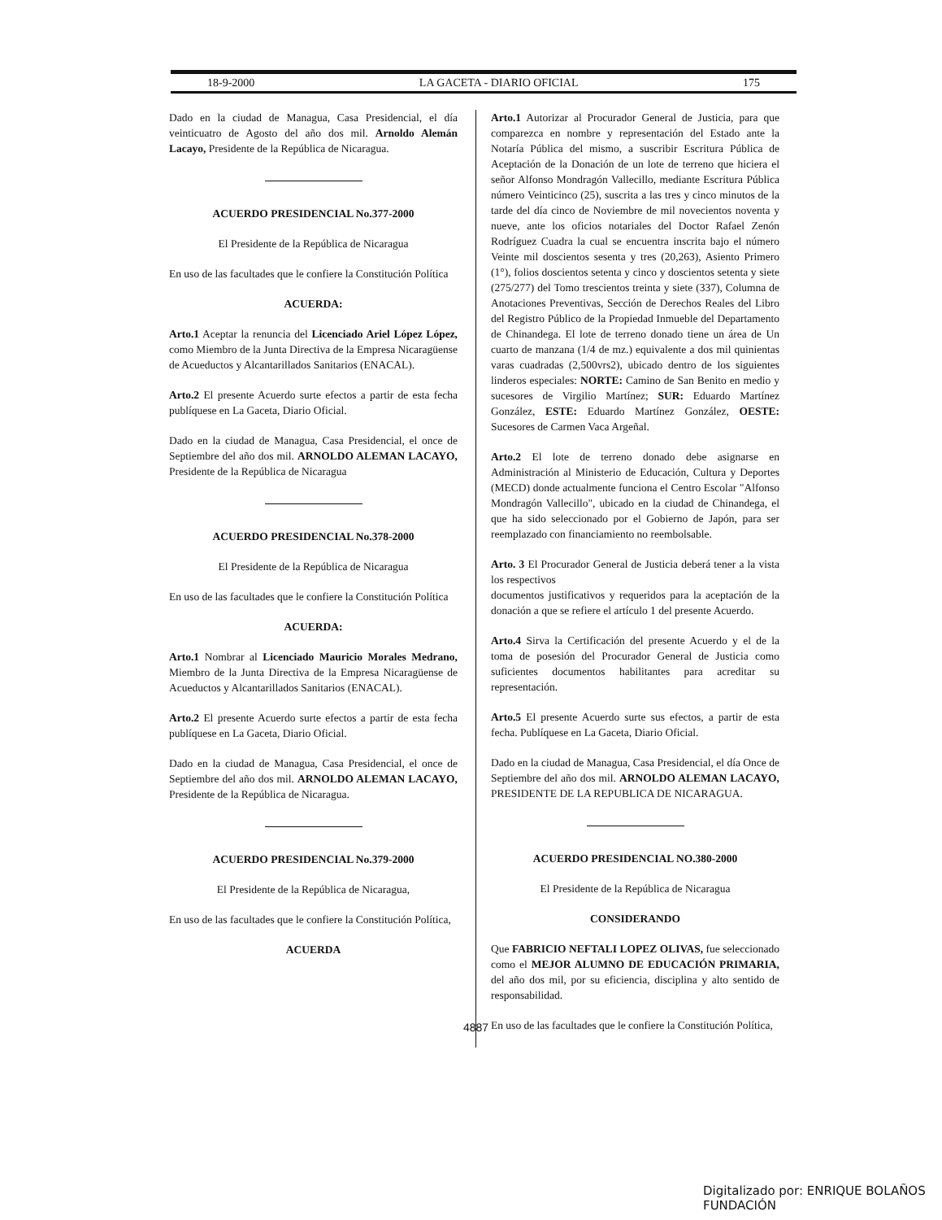18-9-2000 LA GACETA - DIARIO OFICIAL 175
Dado en la ciudad de Managua, Casa Presidencial, el día veinticuatro de Agosto del año dos mil. Arnoldo Alemán Lacayo, Presidente de la República de Nicaragua.
ACUERDO PRESIDENCIAL No.377-2000
El Presidente de la República de Nicaragua
En uso de las facultades que le confiere la Constitución Política
ACUERDA:
Arto.1 Aceptar la renuncia del Licenciado Ariel López López, como Miembro de la Junta Directiva de la Empresa Nicaragüense de Acueductos y Alcantarillados Sanitarios (ENACAL).
Arto.2 El presente Acuerdo surte efectos a partir de esta fecha publíquese en La Gaceta, Diario Oficial.
Dado en la ciudad de Managua, Casa Presidencial, el once de Septiembre del año dos mil. ARNOLDO ALEMAN LACAYO, Presidente de la República de Nicaragua
ACUERDO PRESIDENCIAL No.378-2000
El Presidente de la República de Nicaragua
En uso de las facultades que le confiere la Constitución Política
ACUERDA:
Arto.1 Nombrar al Licenciado Mauricio Morales Medrano, Miembro de la Junta Directiva de la Empresa Nicaragüense de Acueductos y Alcantarillados Sanitarios (ENACAL).
Arto.2 El presente Acuerdo surte efectos a partir de esta fecha publíquese en La Gaceta, Diario Oficial.
Dado en la ciudad de Managua, Casa Presidencial, el once de Septiembre del año dos mil. ARNOLDO ALEMAN LACAYO, Presidente de la República de Nicaragua.
ACUERDO PRESIDENCIAL No.379-2000
El Presidente de la República de Nicaragua,
En uso de las facultades que le confiere la Constitución Política,
ACUERDA
Arto.1 Autorizar al Procurador General de Justicia, para que comparezca en nombre y representación del Estado ante la Notaría Pública del mismo, a suscribir Escritura Pública de Aceptación de la Donación de un lote de terreno que hiciera el señor Alfonso Mondragón Vallecillo, mediante Escritura Pública número Veinticinco (25), suscrita a las tres y cinco minutos de la tarde del día cinco de Noviembre de mil novecientos noventa y nueve, ante los oficios notariales del Doctor Rafael Zenón Rodríguez Cuadra la cual se encuentra inscrita bajo el número Veinte mil doscientos sesenta y tres (20,263), Asiento Primero (1°), folios doscientos setenta y cinco y doscientos setenta y siete (275/277) del Tomo trescientos treinta y siete (337), Columna de Anotaciones Preventivas, Sección de Derechos Reales del Libro del Registro Público de la Propiedad Inmueble del Departamento de Chinandega. El lote de terreno donado tiene un área de Un cuarto de manzana (1/4 de mz.) equivalente a dos mil quinientas varas cuadradas (2,500vrs2), ubicado dentro de los siguientes linderos especiales: NORTE: Camino de San Benito en medio y sucesores de Virgilio Martínez; SUR: Eduardo Martínez González, ESTE: Eduardo Martínez González, OESTE: Sucesores de Carmen Vaca Argeñal.
Arto.2 El lote de terreno donado debe asignarse en Administración al Ministerio de Educación, Cultura y Deportes (MECD) donde actualmente funciona el Centro Escolar "Alfonso Mondragón Vallecillo", ubicado en la ciudad de Chinandega, el que ha sido seleccionado por el Gobierno de Japón, para ser reemplazado con financiamiento no reembolsable.
Arto. 3 El Procurador General de Justicia deberá tener a la vista los respectivos
documentos justificativos y requeridos para la aceptación de la donación a que se refiere el artículo 1 del presente Acuerdo.
Arto.4 Sirva la Certificación del presente Acuerdo y el de la toma de posesión del Procurador General de Justicia como suficientes documentos habilitantes para acreditar su representación.
Arto.5 El presente Acuerdo surte sus efectos, a partir de esta fecha. Publíquese en La Gaceta, Diario Oficial.
Dado en la ciudad de Managua, Casa Presidencial, el día Once de Septiembre del año dos mil. ARNOLDO ALEMAN LACAYO, PRESIDENTE DE LA REPUBLICA DE NICARAGUA.
ACUERDO PRESIDENCIAL NO.380-2000
El Presidente de la República de Nicaragua
CONSIDERANDO
Que FABRICIO NEFTALI LOPEZ OLIVAS, fue seleccionado como el MEJOR ALUMNO DE EDUCACIÓN PRIMARIA, del año dos mil, por su eficiencia, disciplina y alto sentido de responsabilidad.
En uso de las facultades que le confiere la Constitución Política,
4887
Digitalizado por: ENRIQUE BOLAÑOS FUNDACIÓN